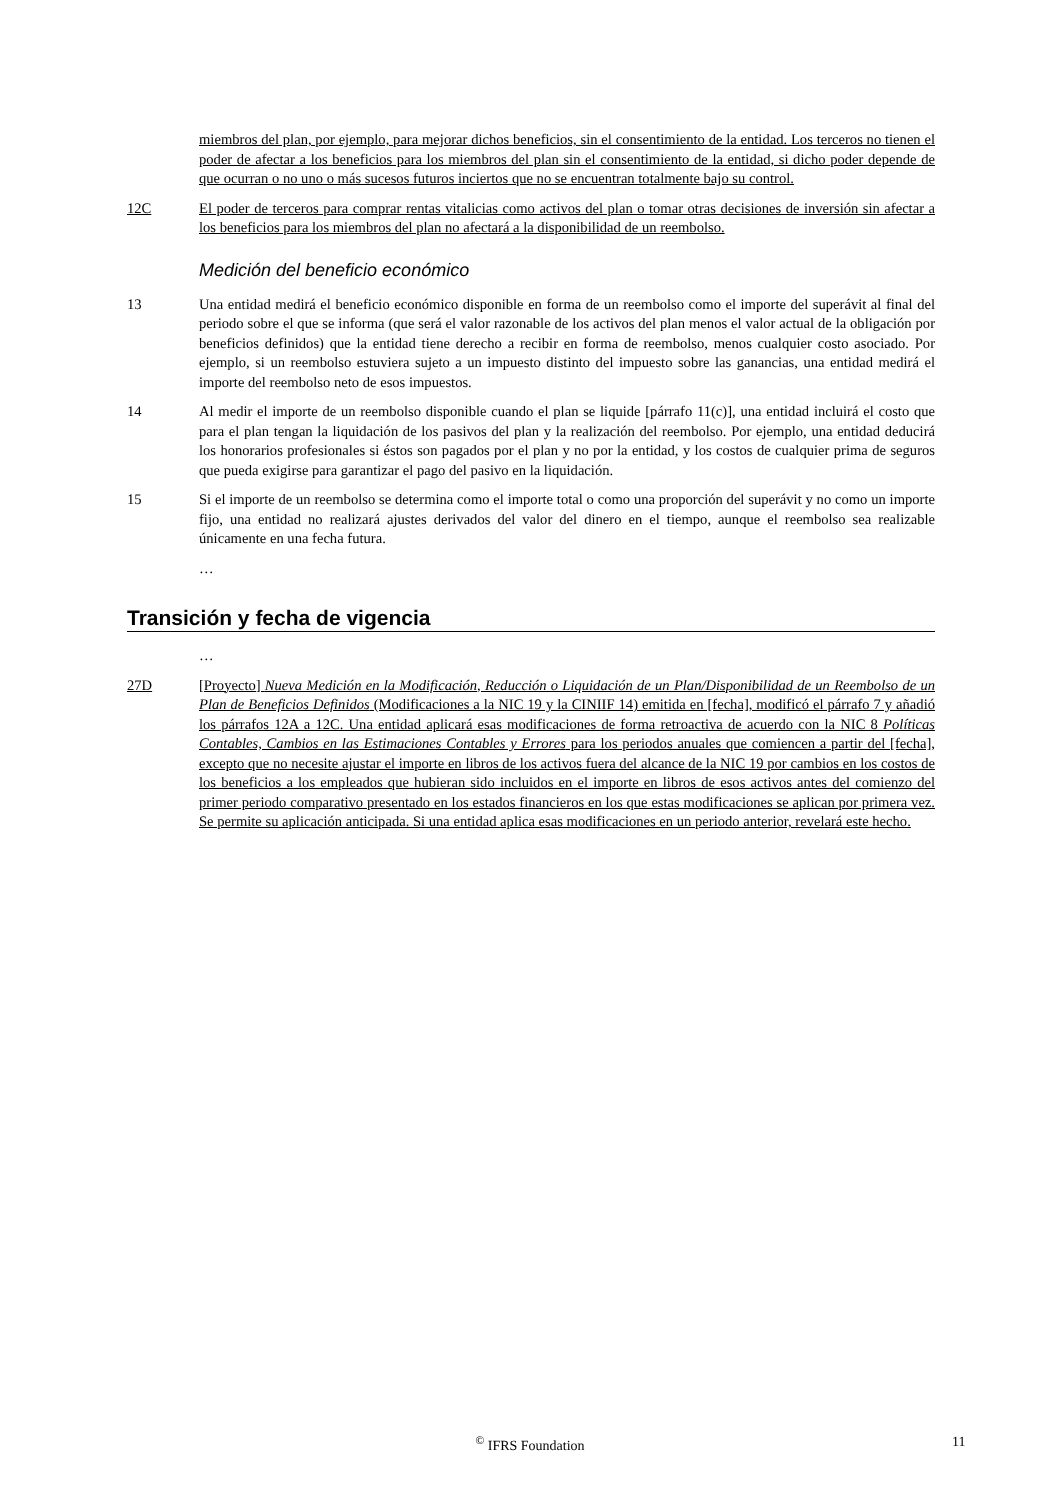miembros del plan, por ejemplo, para mejorar dichos beneficios, sin el consentimiento de la entidad. Los terceros no tienen el poder de afectar a los beneficios para los miembros del plan sin el consentimiento de la entidad, si dicho poder depende de que ocurran o no uno o más sucesos futuros inciertos que no se encuentran totalmente bajo su control.
12C El poder de terceros para comprar rentas vitalicias como activos del plan o tomar otras decisiones de inversión sin afectar a los beneficios para los miembros del plan no afectará a la disponibilidad de un reembolso.
Medición del beneficio económico
13 Una entidad medirá el beneficio económico disponible en forma de un reembolso como el importe del superávit al final del periodo sobre el que se informa (que será el valor razonable de los activos del plan menos el valor actual de la obligación por beneficios definidos) que la entidad tiene derecho a recibir en forma de reembolso, menos cualquier costo asociado. Por ejemplo, si un reembolso estuviera sujeto a un impuesto distinto del impuesto sobre las ganancias, una entidad medirá el importe del reembolso neto de esos impuestos.
14 Al medir el importe de un reembolso disponible cuando el plan se liquide [párrafo 11(c)], una entidad incluirá el costo que para el plan tengan la liquidación de los pasivos del plan y la realización del reembolso. Por ejemplo, una entidad deducirá los honorarios profesionales si éstos son pagados por el plan y no por la entidad, y los costos de cualquier prima de seguros que pueda exigirse para garantizar el pago del pasivo en la liquidación.
15 Si el importe de un reembolso se determina como el importe total o como una proporción del superávit y no como un importe fijo, una entidad no realizará ajustes derivados del valor del dinero en el tiempo, aunque el reembolso sea realizable únicamente en una fecha futura.
…
Transición y fecha de vigencia
…
27D [Proyecto] Nueva Medición en la Modificación, Reducción o Liquidación de un Plan/Disponibilidad de un Reembolso de un Plan de Beneficios Definidos (Modificaciones a la NIC 19 y la CINIIF 14) emitida en [fecha], modificó el párrafo 7 y añadió los párrafos 12A a 12C. Una entidad aplicará esas modificaciones de forma retroactiva de acuerdo con la NIC 8 Políticas Contables, Cambios en las Estimaciones Contables y Errores para los periodos anuales que comiencen a partir del [fecha], excepto que no necesite ajustar el importe en libros de los activos fuera del alcance de la NIC 19 por cambios en los costos de los beneficios a los empleados que hubieran sido incluidos en el importe en libros de esos activos antes del comienzo del primer periodo comparativo presentado en los estados financieros en los que estas modificaciones se aplican por primera vez. Se permite su aplicación anticipada. Si una entidad aplica esas modificaciones en un periodo anterior, revelará este hecho.
<sup>©</sup> IFRS Foundation 11